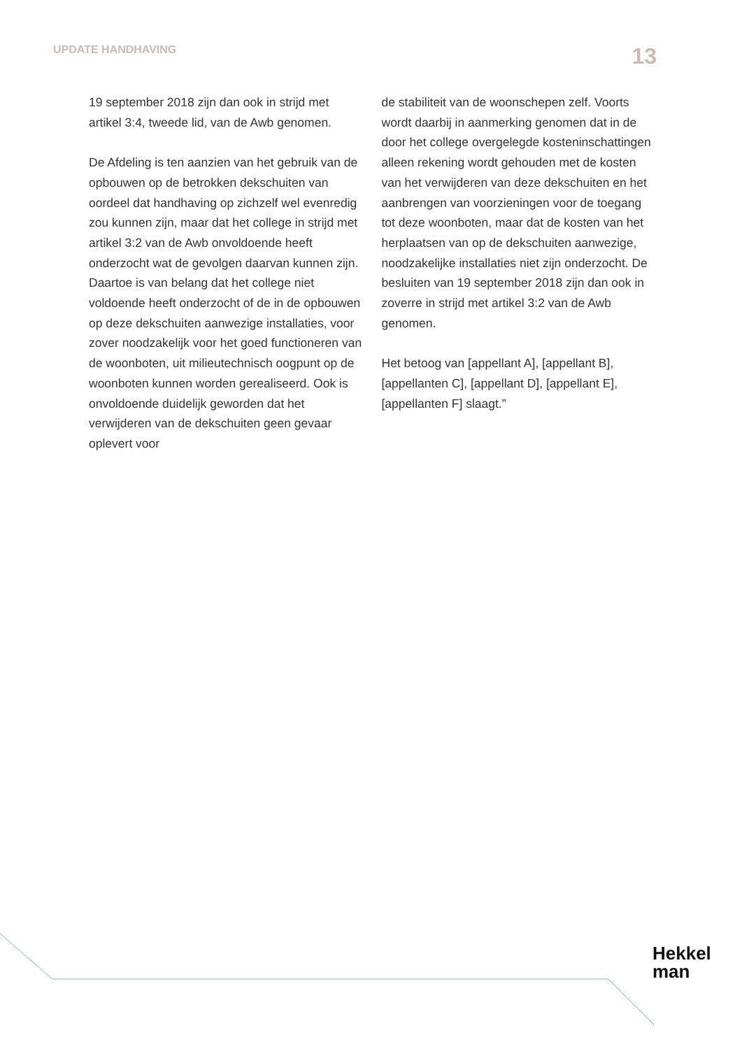UPDATE HANDHAVING 13
19 september 2018 zijn dan ook in strijd met artikel 3:4, tweede lid, van de Awb genomen.
De Afdeling is ten aanzien van het gebruik van de opbouwen op de betrokken dekschuiten van oordeel dat handhaving op zichzelf wel evenredig zou kunnen zijn, maar dat het college in strijd met artikel 3:2 van de Awb onvoldoende heeft onderzocht wat de gevolgen daarvan kunnen zijn. Daartoe is van belang dat het college niet voldoende heeft onderzocht of de in de opbouwen op deze dekschuiten aanwezige installaties, voor zover noodzakelijk voor het goed functioneren van de woonboten, uit milieutechnisch oogpunt op de woonboten kunnen worden gerealiseerd. Ook is onvoldoende duidelijk geworden dat het verwijderen van de dekschuiten geen gevaar oplevert voor
de stabiliteit van de woonschepen zelf. Voorts wordt daarbij in aanmerking genomen dat in de door het college overgelegde kosteninschattingen alleen rekening wordt gehouden met de kosten van het verwijderen van deze dekschuiten en het aanbrengen van voorzieningen voor de toegang tot deze woonboten, maar dat de kosten van het herplaatsen van op de dekschuiten aanwezige, noodzakelijke installaties niet zijn onderzocht. De besluiten van 19 september 2018 zijn dan ook in zoverre in strijd met artikel 3:2 van de Awb genomen.
Het betoog van [appellant A], [appellant B], [appellanten C], [appellant D], [appellant E], [appellanten F] slaagt.”
Hekkel
man